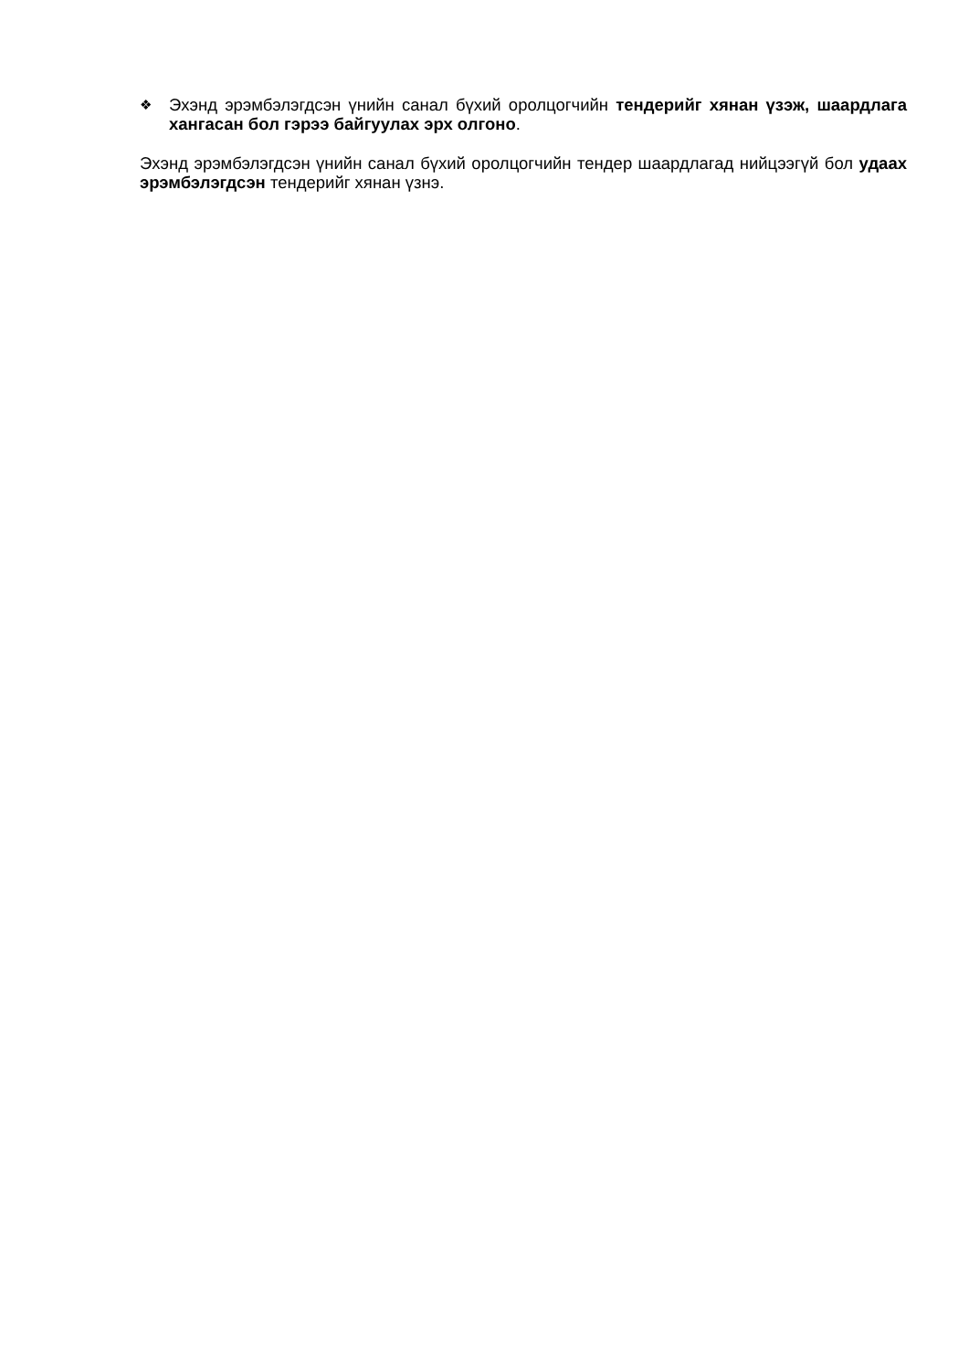❖
Эхэнд эрэмбэлэгдсэн үнийн санал бүхий оролцогчийн тендерийг хянан үзэж, шаардлага хангасан бол гэрээ байгуулах эрх олгоно.
Эхэнд эрэмбэлэгдсэн үнийн санал бүхий оролцогчийн тендер шаардлагад нийцээгүй бол удаах эрэмбэлэгдсэн тендерийг хянан үзнэ.